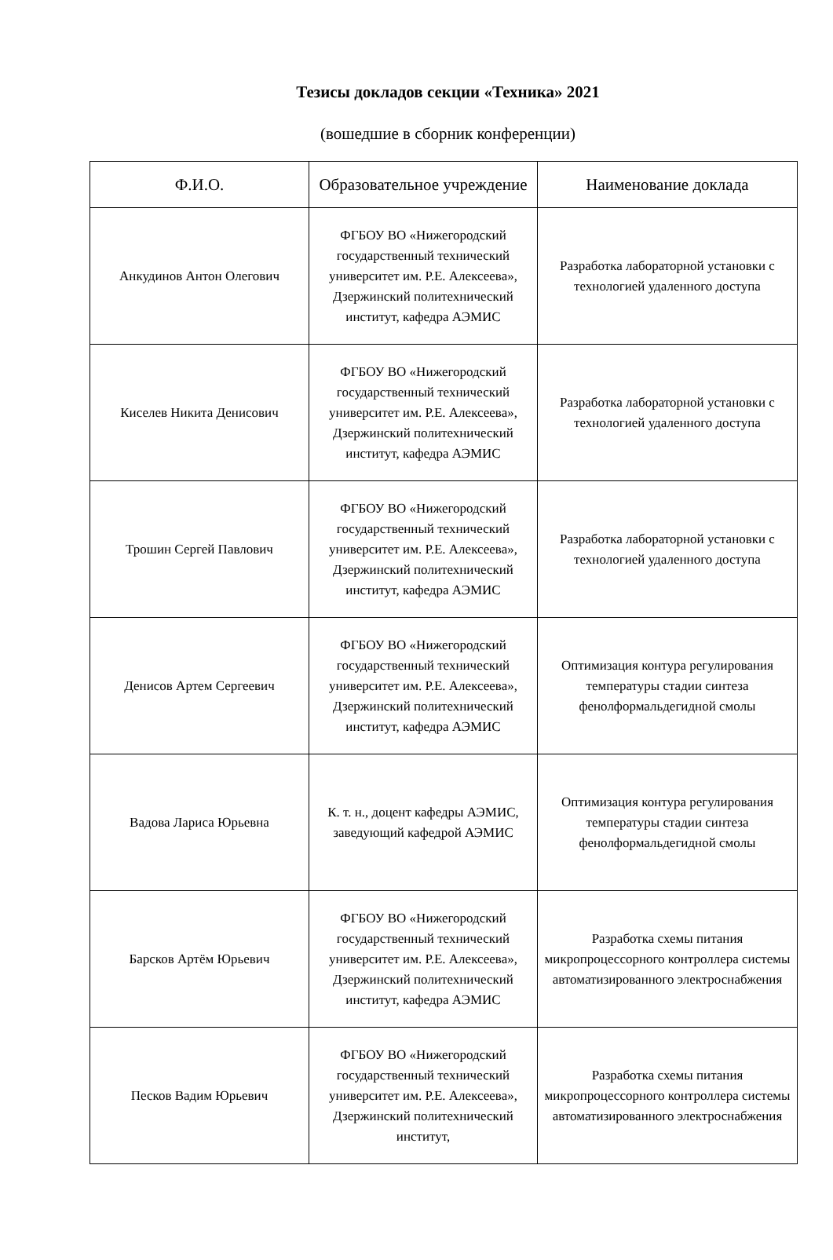Тезисы докладов секции «Техника» 2021
(вошедшие в сборник конференции)
| Ф.И.О. | Образовательное учреждение | Наименование доклада |
| --- | --- | --- |
| Анкудинов Антон Олегович | ФГБОУ ВО «Нижегородский государственный технический университет им. Р.Е. Алексеева», Дзержинский политехнический институт, кафедра АЭМИС | Разработка лабораторной установки с технологией удаленного доступа |
| Киселев Никита Денисович | ФГБОУ ВО «Нижегородский государственный технический университет им. Р.Е. Алексеева», Дзержинский политехнический институт, кафедра АЭМИС | Разработка лабораторной установки с технологией удаленного доступа |
| Трошин Сергей Павлович | ФГБОУ ВО «Нижегородский государственный технический университет им. Р.Е. Алексеева», Дзержинский политехнический институт, кафедра АЭМИС | Разработка лабораторной установки с технологией удаленного доступа |
| Денисов Артем Сергеевич | ФГБОУ ВО «Нижегородский государственный технический университет им. Р.Е. Алексеева», Дзержинский политехнический институт, кафедра АЭМИС | Оптимизация контура регулирования температуры стадии синтеза фенолформальдегидной смолы |
| Вадова Лариса Юрьевна | К. т. н., доцент кафедры АЭМИС, заведующий кафедрой АЭМИС | Оптимизация контура регулирования температуры стадии синтеза фенолформальдегидной смолы |
| Барсков Артём Юрьевич | ФГБОУ ВО «Нижегородский государственный технический университет им. Р.Е. Алексеева», Дзержинский политехнический институт, кафедра АЭМИС | Разработка схемы питания микропроцессорного контроллера системы автоматизированного электроснабжения |
| Песков Вадим Юрьевич | ФГБОУ ВО «Нижегородский государственный технический университет им. Р.Е. Алексеева», Дзержинский политехнический институт, | Разработка схемы питания микропроцессорного контроллера системы автоматизированного электроснабжения |